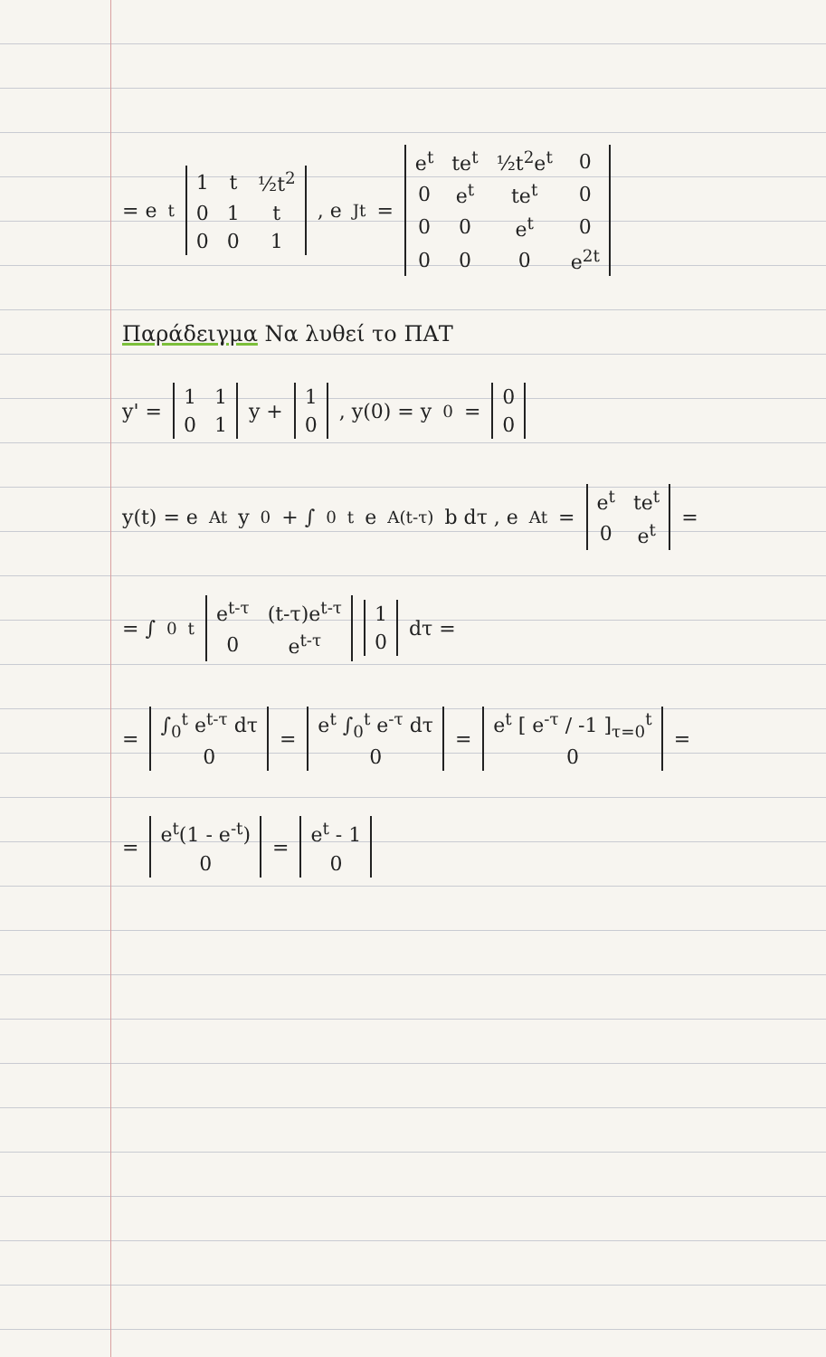= e<sup>t</sup>
| 1 | t | ½t<sup>2</sup> |
| 0 | 1 | t |
| 0 | 0 | 1 |
, e<sup>Jt</sup> =
| e<sup>t</sup> | te<sup>t</sup> | ½t<sup>2</sup>e<sup>t</sup> | 0 |
| 0 | e<sup>t</sup> | te<sup>t</sup> | 0 |
| 0 | 0 | e<sup>t</sup> | 0 |
| 0 | 0 | 0 | e<sup>2t</sup> |
Παράδειγμα Να λυθεί το ΠΑΤ
y' =
| 1 | 1 |
| 0 | 1 |
y +
| 1 |
| 0 |
, y(0) = y<sub>0</sub> =
| 0 |
| 0 |
y(t) = e<sup>At</sup> y<sub>0</sub> + ∫<sub>0</sub><sup>t</sup> e<sup>A(t-τ)</sup> b dτ , e<sup>At</sup> =
| e<sup>t</sup> | te<sup>t</sup> |
| 0 | e<sup>t</sup> |
=
= ∫<sub>0</sub><sup>t</sup>
| e<sup>t-τ</sup> | (t-τ)e<sup>t-τ</sup> |
| 0 | e<sup>t-τ</sup> |
| 1 |
| 0 |
dτ =
=
| ∫<sub>0</sub><sup>t</sup> e<sup>t-τ</sup> dτ |
| 0 |
=
| e<sup>t</sup> ∫<sub>0</sub><sup>t</sup> e<sup>-τ</sup> dτ |
| 0 |
=
| e<sup>t</sup> [ e<sup>-τ</sup> / -1 ]<sub>τ=0</sub><sup>t</sup> |
| 0 |
=
=
| e<sup>t</sup>(1 - e<sup>-t</sup>) |
| 0 |
=
| e<sup>t</sup> - 1 |
| 0 |